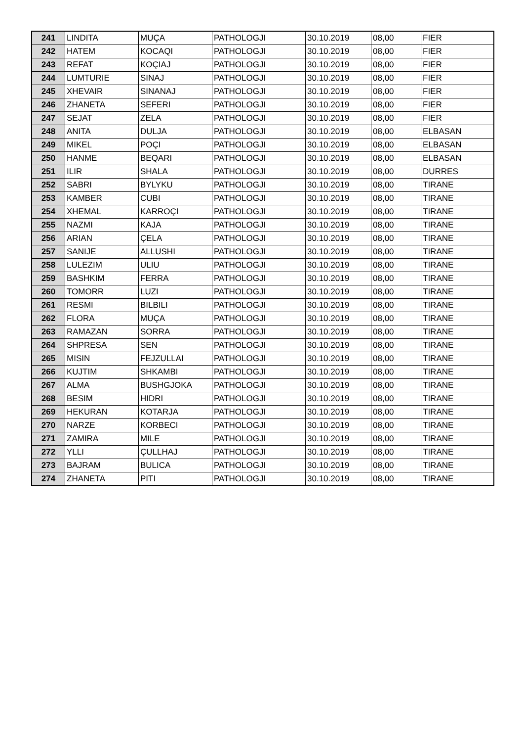| 241 | LINDITA | MUÇA | PATHOLOGJI | 30.10.2019 | 08,00 | FIER |
| 242 | HATEM | KOCAQI | PATHOLOGJI | 30.10.2019 | 08,00 | FIER |
| 243 | REFAT | KOÇIAJ | PATHOLOGJI | 30.10.2019 | 08,00 | FIER |
| 244 | LUMTURIE | SINAJ | PATHOLOGJI | 30.10.2019 | 08,00 | FIER |
| 245 | XHEVAIR | SINANAJ | PATHOLOGJI | 30.10.2019 | 08,00 | FIER |
| 246 | ZHANETA | SEFERI | PATHOLOGJI | 30.10.2019 | 08,00 | FIER |
| 247 | SEJAT | ZELA | PATHOLOGJI | 30.10.2019 | 08,00 | FIER |
| 248 | ANITA | DULJA | PATHOLOGJI | 30.10.2019 | 08,00 | ELBASAN |
| 249 | MIKEL | POÇI | PATHOLOGJI | 30.10.2019 | 08,00 | ELBASAN |
| 250 | HANME | BEQARI | PATHOLOGJI | 30.10.2019 | 08,00 | ELBASAN |
| 251 | ILIR | SHALA | PATHOLOGJI | 30.10.2019 | 08,00 | DURRES |
| 252 | SABRI | BYLYKU | PATHOLOGJI | 30.10.2019 | 08,00 | TIRANE |
| 253 | KAMBER | CUBI | PATHOLOGJI | 30.10.2019 | 08,00 | TIRANE |
| 254 | XHEMAL | KARROÇI | PATHOLOGJI | 30.10.2019 | 08,00 | TIRANE |
| 255 | NAZMI | KAJA | PATHOLOGJI | 30.10.2019 | 08,00 | TIRANE |
| 256 | ARIAN | ÇELA | PATHOLOGJI | 30.10.2019 | 08,00 | TIRANE |
| 257 | SANIJE | ALLUSHI | PATHOLOGJI | 30.10.2019 | 08,00 | TIRANE |
| 258 | LULEZIM | ULIU | PATHOLOGJI | 30.10.2019 | 08,00 | TIRANE |
| 259 | BASHKIM | FERRA | PATHOLOGJI | 30.10.2019 | 08,00 | TIRANE |
| 260 | TOMORR | LUZI | PATHOLOGJI | 30.10.2019 | 08,00 | TIRANE |
| 261 | RESMI | BILBILI | PATHOLOGJI | 30.10.2019 | 08,00 | TIRANE |
| 262 | FLORA | MUÇA | PATHOLOGJI | 30.10.2019 | 08,00 | TIRANE |
| 263 | RAMAZAN | SORRA | PATHOLOGJI | 30.10.2019 | 08,00 | TIRANE |
| 264 | SHPRESA | SEN | PATHOLOGJI | 30.10.2019 | 08,00 | TIRANE |
| 265 | MISIN | FEJZULLAI | PATHOLOGJI | 30.10.2019 | 08,00 | TIRANE |
| 266 | KUJTIM | SHKAMBI | PATHOLOGJI | 30.10.2019 | 08,00 | TIRANE |
| 267 | ALMA | BUSHGJOKA | PATHOLOGJI | 30.10.2019 | 08,00 | TIRANE |
| 268 | BESIM | HIDRI | PATHOLOGJI | 30.10.2019 | 08,00 | TIRANE |
| 269 | HEKURAN | KOTARJA | PATHOLOGJI | 30.10.2019 | 08,00 | TIRANE |
| 270 | NARZE | KORBECI | PATHOLOGJI | 30.10.2019 | 08,00 | TIRANE |
| 271 | ZAMIRA | MILE | PATHOLOGJI | 30.10.2019 | 08,00 | TIRANE |
| 272 | YLLI | ÇULLHAJ | PATHOLOGJI | 30.10.2019 | 08,00 | TIRANE |
| 273 | BAJRAM | BULICA | PATHOLOGJI | 30.10.2019 | 08,00 | TIRANE |
| 274 | ZHANETA | PITI | PATHOLOGJI | 30.10.2019 | 08,00 | TIRANE |